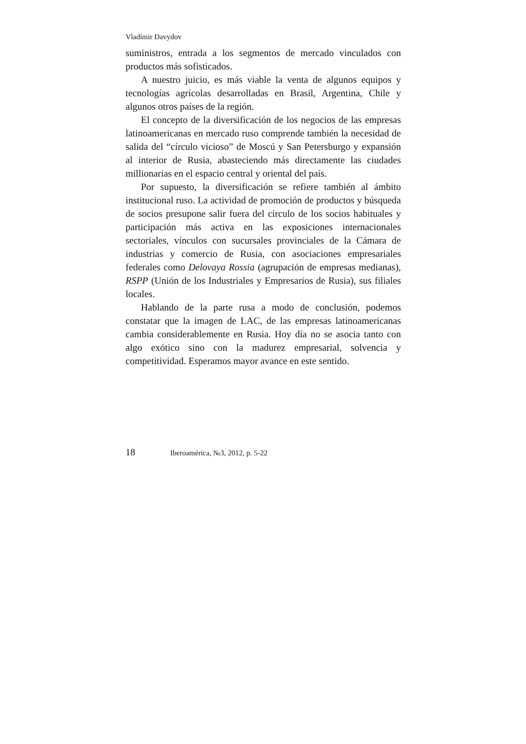Vladímir Davydov
suministros, entrada a los segmentos de mercado vinculados con productos más sofisticados.
A nuestro juicio, es más viable la venta de algunos equipos y tecnologías agrícolas desarrolladas en Brasil, Argentina, Chile y algunos otros países de la región.
El concepto de la diversificación de los negocios de las empresas latinoamericanas en mercado ruso comprende también la necesidad de salida del “círculo vicioso” de Moscú y San Petersburgo y expansión al interior de Rusia, abasteciendo más directamente las ciudades millionarias en el espacio central y oriental del país.
Por supuesto, la diversificación se refiere también al ámbito institucional ruso. La actividad de promoción de productos y búsqueda de socios presupone salir fuera del círculo de los socios habituales y participación más activa en las exposiciones internacionales sectoriales, vínculos con sucursales provinciales de la Cámara de industrias y comercio de Rusia, con asociaciones empresariales federales como Delovaya Rossia (agrupación de empresas medianas), RSPP (Unión de los Industriales y Empresarios de Rusia), sus filiales locales.
Hablando de la parte rusa a modo de conclusión, podemos constatar que la imagen de LAC, de las empresas latinoamericanas cambia considerablemente en Rusia. Hoy día no se asocia tanto con algo exótico sino con la madurez empresarial, solvencia y competitividad. Esperamos mayor avance en este sentido.
18 Iberoamérica, №3, 2012, p. 5-22